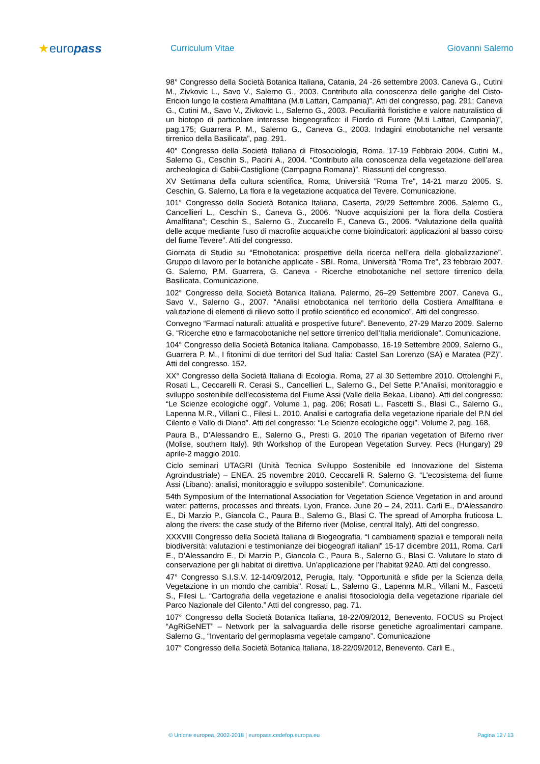★europass
Curriculum Vitae Giovanni Salerno
98° Congresso della Società Botanica Italiana, Catania, 24 -26 settembre 2003. Caneva G., Cutini M., Zivkovic L., Savo V., Salerno G., 2003. Contributo alla conoscenza delle garighe del Cisto-Ericion lungo la costiera Amalfitana (M.ti Lattari, Campania)”. Atti del congresso, pag. 291; Caneva G., Cutini M., Savo V., Zivkovic L., Salerno G., 2003. Peculiarità floristiche e valore naturalistico di un biotopo di particolare interesse biogeografico: il Fiordo di Furore (M.ti Lattari, Campania)”, pag.175; Guarrera P. M., Salerno G., Caneva G., 2003. Indagini etnobotaniche nel versante tirrenico della Basilicata”, pag. 291.
40° Congresso della Società Italiana di Fitosociologia, Roma, 17-19 Febbraio 2004. Cutini M., Salerno G., Ceschin S., Pacini A., 2004. “Contributo alla conoscenza della vegetazione dell’area archeologica di Gabii-Castiglione (Campagna Romana)”. Riassunti del congresso.
XV Settimana della cultura scientifica, Roma, Università "Roma Tre", 14-21 marzo 2005. S. Ceschin, G. Salerno, La flora e la vegetazione acquatica del Tevere. Comunicazione.
101° Congresso della Società Botanica Italiana, Caserta, 29/29 Settembre 2006. Salerno G., Cancellieri L., Ceschin S., Caneva G., 2006. “Nuove acquisizioni per la flora della Costiera Amalfitana”; Ceschin S., Salerno G., Zuccarello F., Caneva G., 2006. “Valutazione della qualità delle acque mediante l’uso di macrofite acquatiche come bioindicatori: applicazioni al basso corso del fiume Tevere”. Atti del congresso.
Giornata di Studio su “Etnobotanica: prospettive della ricerca nell’era della globalizzazione”. Gruppo di lavoro per le botaniche applicate - SBI. Roma, Università "Roma Tre", 23 febbraio 2007. G. Salerno, P.M. Guarrera, G. Caneva - Ricerche etnobotaniche nel settore tirrenico della Basilicata. Comunicazione.
102° Congresso della Società Botanica Italiana. Palermo, 26–29 Settembre 2007. Caneva G., Savo V., Salerno G., 2007. “Analisi etnobotanica nel territorio della Costiera Amalfitana e valutazione di elementi di rilievo sotto il profilo scientifico ed economico”. Atti del congresso.
Convegno “Farmaci naturali: attualità e prospettive future”. Benevento, 27-29 Marzo 2009. Salerno G. “Ricerche etno e farmacobotaniche nel settore tirrenico dell'Italia meridionale”. Comunicazione.
104° Congresso della Società Botanica Italiana. Campobasso, 16-19 Settembre 2009. Salerno G., Guarrera P. M., I fitonimi di due territori del Sud Italia: Castel San Lorenzo (SA) e Maratea (PZ)”. Atti del congresso. 152.
XX° Congresso della Società Italiana di Ecologia. Roma, 27 al 30 Settembre 2010. Ottolenghi F., Rosati L., Ceccarelli R. Cerasi S., Cancellieri L., Salerno G., Del Sette P.”Analisi, monitoraggio e sviluppo sostenibile dell'ecosistema del Fiume Assi (Valle della Bekaa, Libano). Atti del congresso: “Le Scienze ecologiche oggi”. Volume 1, pag. 206; Rosati L., Fascetti S., Blasi C., Salerno G., Lapenna M.R., Villani C., Filesi L. 2010. Analisi e cartografia della vegetazione ripariale del P.N del Cilento e Vallo di Diano”. Atti del congresso: “Le Scienze ecologiche oggi”. Volume 2, pag. 168.
Paura B., D’Alessandro E., Salerno G., Presti G. 2010 The riparian vegetation of Biferno river (Molise, southern Italy). 9th Workshop of the European Vegetation Survey. Pecs (Hungary) 29 aprile-2 maggio 2010.
Ciclo seminari UTAGRI (Unità Tecnica Sviluppo Sostenibile ed Innovazione del Sistema Agroindustriale) – ENEA. 25 novembre 2010. Ceccarelli R. Salerno G. “L'ecosistema del fiume Assi (Libano): analisi, monitoraggio e sviluppo sostenibile”. Comunicazione.
54th Symposium of the International Association for Vegetation Science Vegetation in and around water: patterns, processes and threats. Lyon, France. June 20 – 24, 2011. Carli E., D’Alessandro E., Di Marzio P., Giancola C., Paura B., Salerno G., Blasi C. The spread of Amorpha fruticosa L. along the rivers: the case study of the Biferno river (Molise, central Italy). Atti del congresso.
XXXVIII Congresso della Società Italiana di Biogeografia. “I cambiamenti spaziali e temporali nella biodiversità: valutazioni e testimonianze dei biogeografi italiani” 15-17 dicembre 2011, Roma. Carli E., D’Alessandro E., Di Marzio P., Giancola C., Paura B., Salerno G., Blasi C. Valutare lo stato di conservazione per gli habitat di direttiva. Un’applicazione per l’habitat 92A0. Atti del congresso.
47° Congresso S.I.S.V. 12-14/09/2012, Perugia, Italy. "Opportunità e sfide per la Scienza della Vegetazione in un mondo che cambia". Rosati L., Salerno G., Lapenna M.R., Villani M., Fascetti S., Filesi L. “Cartografia della vegetazione e analisi fitosociologia della vegetazione ripariale del Parco Nazionale del Cilento.” Atti del congresso, pag. 71.
107° Congresso della Società Botanica Italiana, 18-22/09/2012, Benevento. FOCUS su Project “AgRiGeNET” – Network per la salvaguardia delle risorse genetiche agroalimentari campane. Salerno G., “Inventario del germoplasma vegetale campano”. Comunicazione
107° Congresso della Società Botanica Italiana, 18-22/09/2012, Benevento. Carli E.,
© Unione europea, 2002-2018 | europass.cedefop.europa.eu Pagina 12 / 13